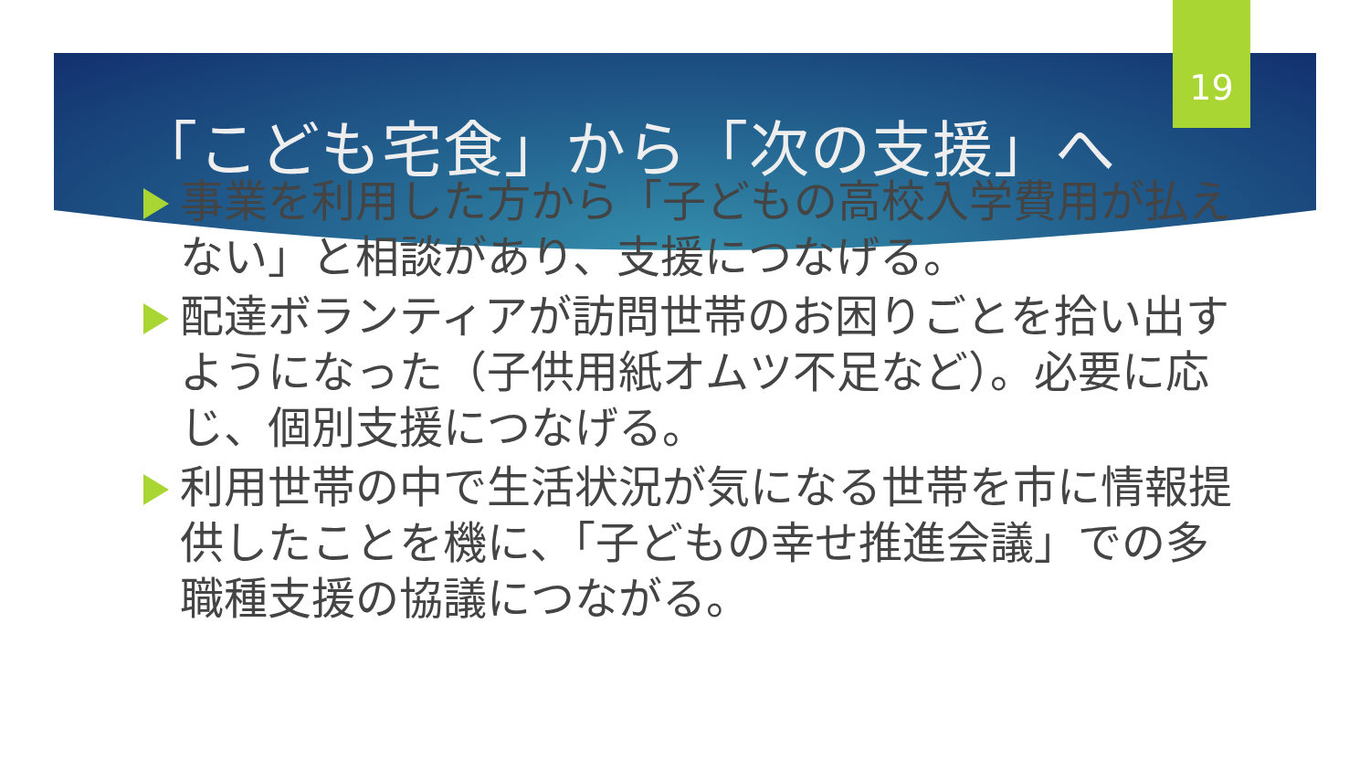19
「こども宅食」から「次の支援」へ
事業を利用した方から「子どもの高校入学費用が払えない」と相談があり、支援につなげる。
配達ボランティアが訪問世帯のお困りごとを拾い出すようになった（子供用紙オムツ不足など）。必要に応じ、個別支援につなげる。
利用世帯の中で生活状況が気になる世帯を市に情報提供したことを機に、「子どもの幸せ推進会議」での多職種支援の協議につながる。